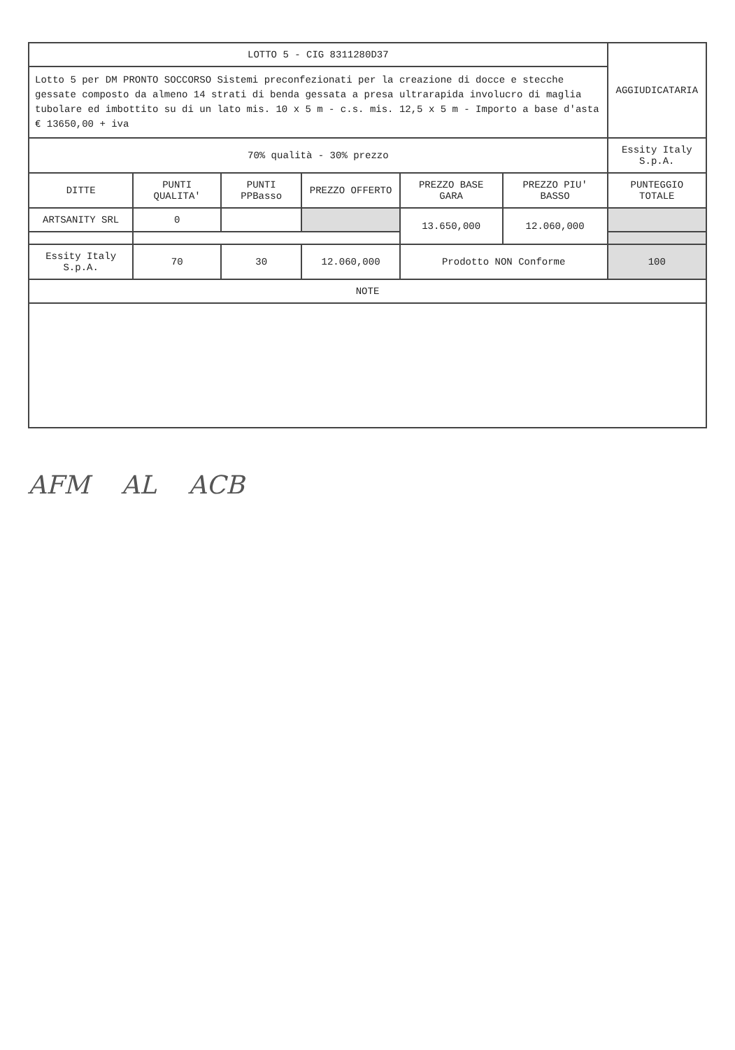| LOTTO 5 - CIG 8311280D37 | | | | | | AGGIUDICATARIA |
| --- | --- | --- | --- | --- | --- | --- |
| Lotto 5 per DM PRONTO SOCCORSO Sistemi preconfezionati per la creazione di docce e stecche gessate composto da almeno 14 strati di benda gessata a presa ultrarapida involucro di maglia tubolare ed imbottito su di un lato mis. 10 x 5 m - c.s. mis. 12,5 x 5 m - Importo a base d'asta € 13650,00 + iva | | | | | | |
| 70% qualità - 30% prezzo | | | | | | Essity Italy S.p.A. |
| DITTE | PUNTI QUALITA' | PUNTI PPBasso | PREZZO OFFERTO | PREZZO BASE GARA | PREZZO PIU' BASSO | PUNTEGGIO TOTALE |
| ARTSANITY SRL | 0 | | | 13.650,000 | 12.060,000 | |
| Essity Italy S.p.A. | 70 | 30 | 12.060,000 | Prodotto NON Conforme | | 100 |
| NOTE | | | | | | |
AFM AL ACB